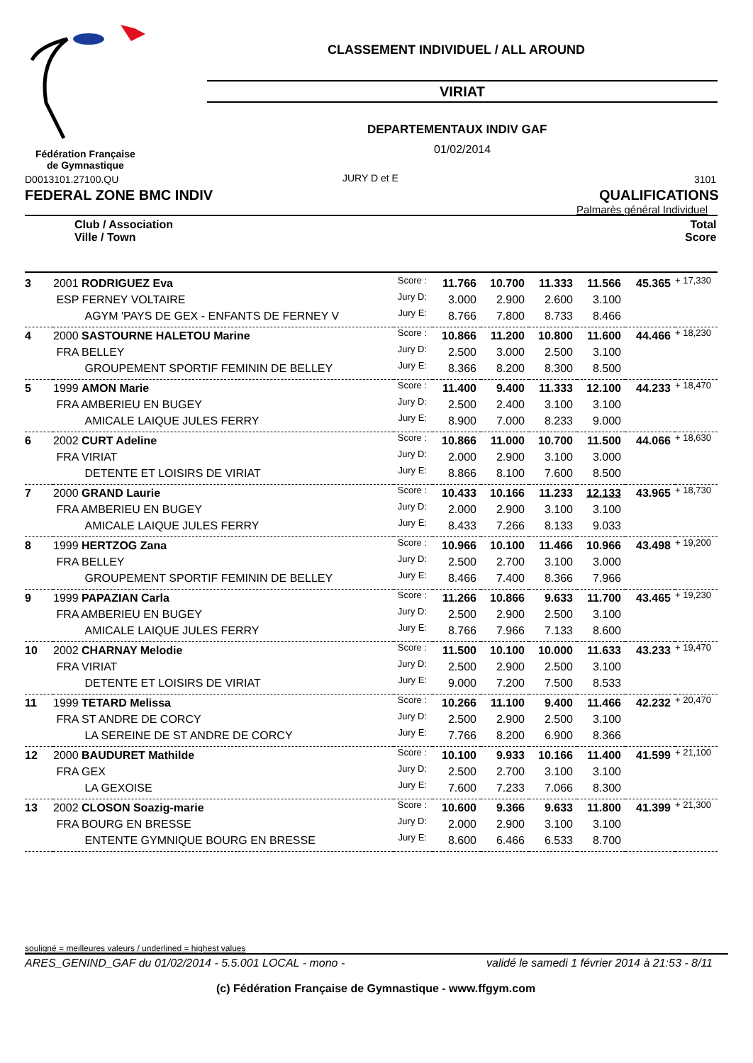CLASSEMENT INDIVIDUEL / ALL AROUND
VIRIAT
DEPARTEMENTAUX INDIV GAF
01/02/2014
Fédération Française
de Gymnastique
D0013101.27100.QU JURY D et E 3101
FEDERAL ZONE BMC INDIV QUALIFICATIONS
Palmarès général Individuel
Club / Association
Ville / Town
Total
Score
| 3 | 2001 RODRIGUEZ Eva | Score : | 11.766 | 10.700 | 11.333 | 11.566 | 45.365 | + 17,330 |
| | ESP FERNEY VOLTAIRE | Jury D: | 3.000 | 2.900 | 2.600 | 3.100 | | |
| | AGYM 'PAYS DE GEX - ENFANTS DE FERNEY V | Jury E: | 8.766 | 7.800 | 8.733 | 8.466 | | |
| 4 | 2000 SASTOURNE HALETOU Marine | Score : | 10.866 | 11.200 | 10.800 | 11.600 | 44.466 | + 18,230 |
| | FRA BELLEY | Jury D: | 2.500 | 3.000 | 2.500 | 3.100 | | |
| | GROUPEMENT SPORTIF FEMININ DE BELLEY | Jury E: | 8.366 | 8.200 | 8.300 | 8.500 | | |
| 5 | 1999 AMON Marie | Score : | 11.400 | 9.400 | 11.333 | 12.100 | 44.233 | + 18,470 |
| | FRA AMBERIEU EN BUGEY | Jury D: | 2.500 | 2.400 | 3.100 | 3.100 | | |
| | AMICALE LAIQUE JULES FERRY | Jury E: | 8.900 | 7.000 | 8.233 | 9.000 | | |
| 6 | 2002 CURT Adeline | Score : | 10.866 | 11.000 | 10.700 | 11.500 | 44.066 | + 18,630 |
| | FRA VIRIAT | Jury D: | 2.000 | 2.900 | 3.100 | 3.000 | | |
| | DETENTE ET LOISIRS DE VIRIAT | Jury E: | 8.866 | 8.100 | 7.600 | 8.500 | | |
| 7 | 2000 GRAND Laurie | Score : | 10.433 | 10.166 | 11.233 | 12.133 | 43.965 | + 18,730 |
| | FRA AMBERIEU EN BUGEY | Jury D: | 2.000 | 2.900 | 3.100 | 3.100 | | |
| | AMICALE LAIQUE JULES FERRY | Jury E: | 8.433 | 7.266 | 8.133 | 9.033 | | |
| 8 | 1999 HERTZOG Zana | Score : | 10.966 | 10.100 | 11.466 | 10.966 | 43.498 | + 19,200 |
| | FRA BELLEY | Jury D: | 2.500 | 2.700 | 3.100 | 3.000 | | |
| | GROUPEMENT SPORTIF FEMININ DE BELLEY | Jury E: | 8.466 | 7.400 | 8.366 | 7.966 | | |
| 9 | 1999 PAPAZIAN Carla | Score : | 11.266 | 10.866 | 9.633 | 11.700 | 43.465 | + 19,230 |
| | FRA AMBERIEU EN BUGEY | Jury D: | 2.500 | 2.900 | 2.500 | 3.100 | | |
| | AMICALE LAIQUE JULES FERRY | Jury E: | 8.766 | 7.966 | 7.133 | 8.600 | | |
| 10 | 2002 CHARNAY Melodie | Score : | 11.500 | 10.100 | 10.000 | 11.633 | 43.233 | + 19,470 |
| | FRA VIRIAT | Jury D: | 2.500 | 2.900 | 2.500 | 3.100 | | |
| | DETENTE ET LOISIRS DE VIRIAT | Jury E: | 9.000 | 7.200 | 7.500 | 8.533 | | |
| 11 | 1999 TETARD Melissa | Score : | 10.266 | 11.100 | 9.400 | 11.466 | 42.232 | + 20,470 |
| | FRA ST ANDRE DE CORCY | Jury D: | 2.500 | 2.900 | 2.500 | 3.100 | | |
| | LA SEREINE DE ST ANDRE DE CORCY | Jury E: | 7.766 | 8.200 | 6.900 | 8.366 | | |
| 12 | 2000 BAUDURET Mathilde | Score : | 10.100 | 9.933 | 10.166 | 11.400 | 41.599 | + 21,100 |
| | FRA GEX | Jury D: | 2.500 | 2.700 | 3.100 | 3.100 | | |
| | LA GEXOISE | Jury E: | 7.600 | 7.233 | 7.066 | 8.300 | | |
| 13 | 2002 CLOSON Soazig-marie | Score : | 10.600 | 9.366 | 9.633 | 11.800 | 41.399 | + 21,300 |
| | FRA BOURG EN BRESSE | Jury D: | 2.000 | 2.900 | 3.100 | 3.100 | | |
| | ENTENTE GYMNIQUE BOURG EN BRESSE | Jury E: | 8.600 | 6.466 | 6.533 | 8.700 | | |
souligné = meilleures valeurs / underlined = highest values
ARES_GENIND_GAF du 01/02/2014 - 5.5.001 LOCAL - mono - validé le samedi 1 février 2014 à 21:53 - 8/11
(c) Fédération Française de Gymnastique - www.ffgym.com